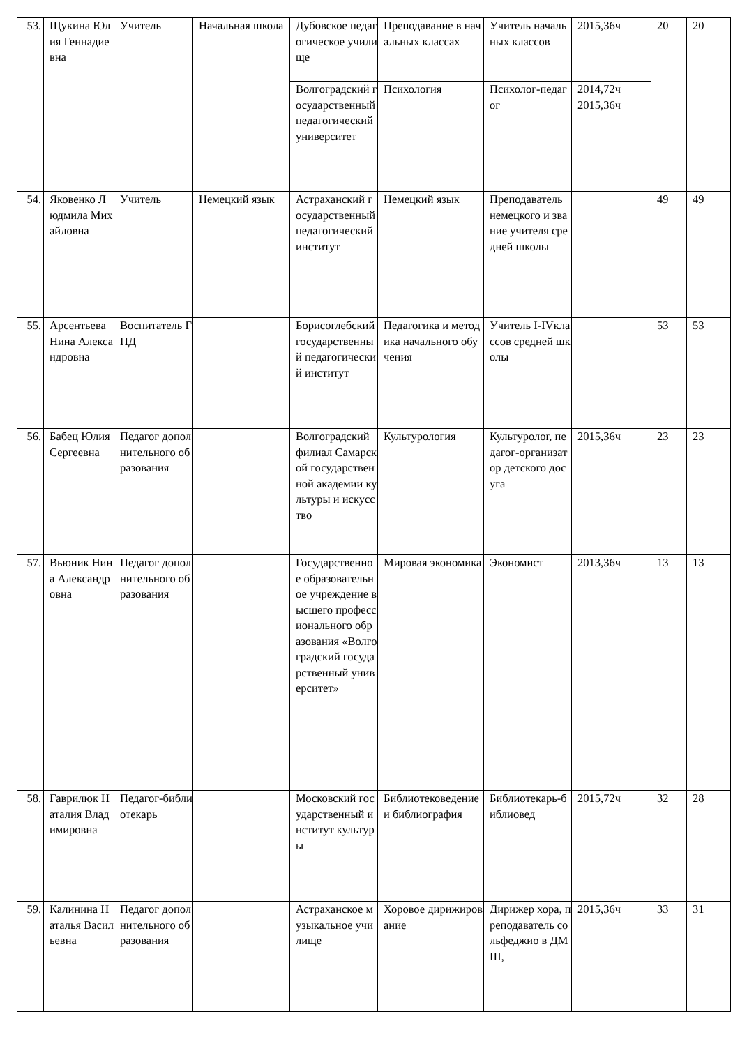| 53. | Щукина Юлия Геннадиевна | Учитель | Начальная школа | Дубовское педагогическое училище | Преподавание в начальных классах | Учитель начальных классов | 2015,36ч | 20 | 20 |
| | | | | Волгоградский государственный педагогический университет | Психология | Психолог-педагог | 2014,72ч 2015,36ч | | |
| 54. | Яковенко Людмила Михайловна | Учитель | Немецкий язык | Астраханский государственный педагогический институт | Немецкий язык | Преподаватель немецкого и звание учителя средней школы | | 49 | 49 |
| 55. | Арсентьева Нина Александровна | Воспитатель ГПД | | Борисоглебский государственный педагогический институт | Педагогика и методика начального обучения | Учитель I-IVклассов средней школы | | 53 | 53 |
| 56. | Бабец Юлия Сергеевна | Педагог дополнительного образования | | Волгоградский филиал Самарской государственной академии культуры и искусство | Культурология | Культуролог, педагог-организатор детского досуга | 2015,36ч | 23 | 23 |
| 57. | Вьюник Нина Александровна | Педагог дополнительного образования | | Государственное образовательное учреждение высшего профессионального образования «Волгоградский государственный университет» | Мировая экономика | Экономист | 2013,36ч | 13 | 13 |
| 58. | Гаврилюк Наталия Владимировна | Педагог-библиотекарь | | Московский государственный институт культуры | Библиотековедение и библиография | Библиотекарь-библиовед | 2015,72ч | 32 | 28 |
| 59. | Калинина Наталья Васильевна | Педагог дополнительного образования | | Астраханское музыкальное училище | Хоровое дирижирование | Дирижер хора, преподаватель сольфеджио в ДМШ, | 2015,36ч | 33 | 31 |